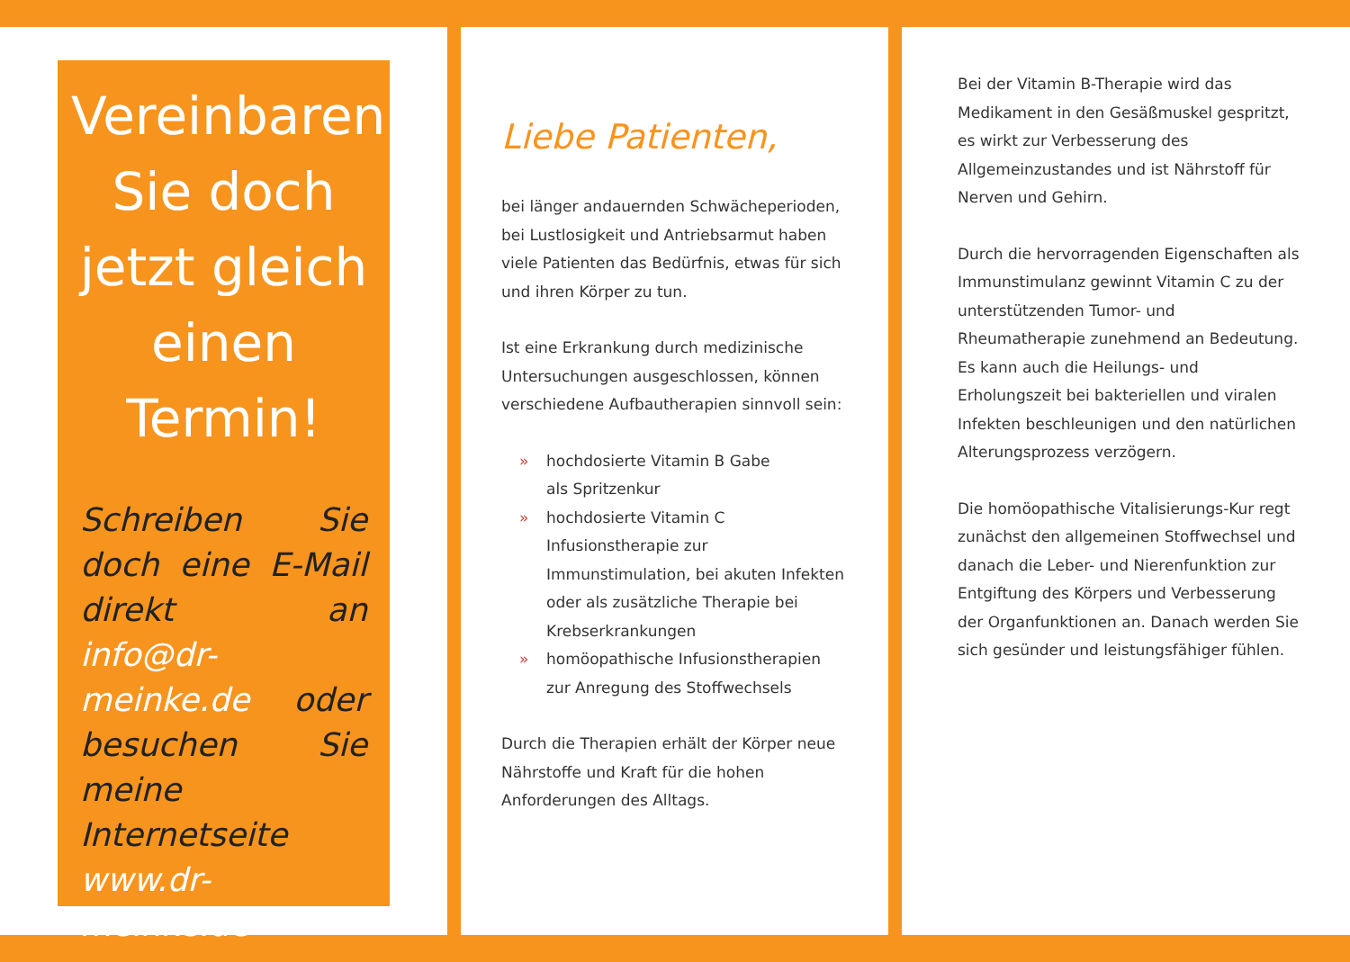Vereinbaren Sie doch jetzt gleich einen Termin!
Schreiben Sie doch eine E-Mail direkt an info@dr-meinke.de oder besuchen Sie meine Internetseite www.dr-meinke.de
Liebe Patienten,
bei länger andauernden Schwächeperioden, bei Lustlosigkeit und Antriebsarmut haben viele Patienten das Bedürfnis, etwas für sich und ihren Körper zu tun.
Ist eine Erkrankung durch medizinische Untersuchungen ausgeschlossen, können verschiedene Aufbautherapien sinnvoll sein:
» hochdosierte Vitamin B Gabe
als Spritzenkur
» hochdosierte Vitamin C Infusionstherapie zur Immunstimulation, bei akuten Infekten oder als zusätzliche Therapie bei Krebserkrankungen
» homöopathische Infusionstherapien zur Anregung des Stoffwechsels
Durch die Therapien erhält der Körper neue Nährstoffe und Kraft für die hohen Anforderungen des Alltags.
Bei der Vitamin B-Therapie wird das Medikament in den Gesäßmuskel gespritzt, es wirkt zur Verbesserung des Allgemeinzustandes und ist Nährstoff für Nerven und Gehirn.
Durch die hervorragenden Eigenschaften als Immunstimulanz gewinnt Vitamin C zu der unterstützenden Tumor- und Rheumatherapie zunehmend an Bedeutung. Es kann auch die Heilungs- und Erholungszeit bei bakteriellen und viralen Infekten beschleunigen und den natürlichen Alterungsprozess verzögern.
Die homöopathische Vitalisierungs-Kur regt zunächst den allgemeinen Stoffwechsel und danach die Leber- und Nierenfunktion zur Entgiftung des Körpers und Verbesserung der Organfunktionen an. Danach werden Sie sich gesünder und leistungsfähiger fühlen.